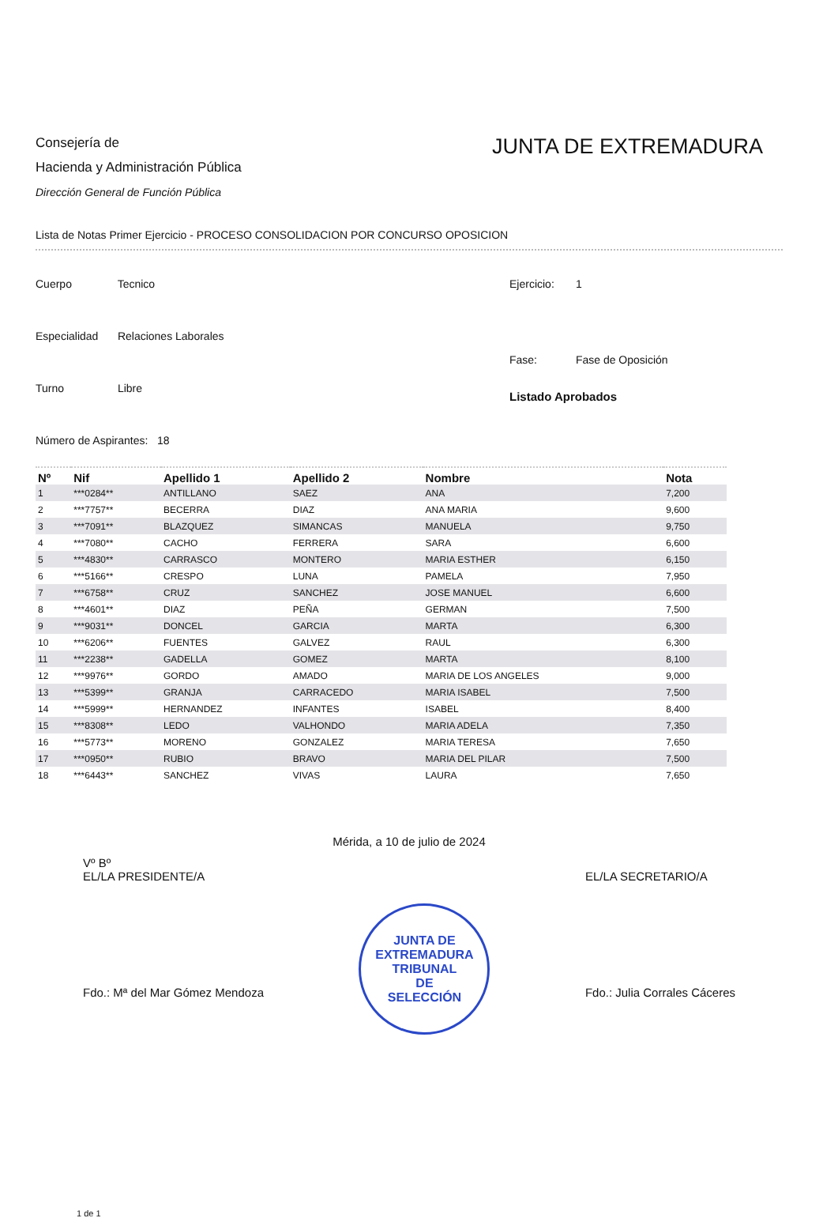Consejería de
Hacienda y Administración Pública
Dirección General de Función Pública
JUNTA DE EXTREMADURA
Lista de Notas Primer Ejercicio - PROCESO CONSOLIDACION POR CONCURSO OPOSICION
Cuerpo Tecnico
Especialidad Relaciones Laborales
Turno Libre
Número de Aspirantes: 18
Ejercicio: 1
Fase: Fase de Oposición
Listado Aprobados
| Nº | Nif | Apellido 1 | Apellido 2 | Nombre | Nota |
| --- | --- | --- | --- | --- | --- |
| 1 | ***0284** | ANTILLANO | SAEZ | ANA | 7,200 |
| 2 | ***7757** | BECERRA | DIAZ | ANA MARIA | 9,600 |
| 3 | ***7091** | BLAZQUEZ | SIMANCAS | MANUELA | 9,750 |
| 4 | ***7080** | CACHO | FERRERA | SARA | 6,600 |
| 5 | ***4830** | CARRASCO | MONTERO | MARIA ESTHER | 6,150 |
| 6 | ***5166** | CRESPO | LUNA | PAMELA | 7,950 |
| 7 | ***6758** | CRUZ | SANCHEZ | JOSE MANUEL | 6,600 |
| 8 | ***4601** | DIAZ | PEÑA | GERMAN | 7,500 |
| 9 | ***9031** | DONCEL | GARCIA | MARTA | 6,300 |
| 10 | ***6206** | FUENTES | GALVEZ | RAUL | 6,300 |
| 11 | ***2238** | GADELLA | GOMEZ | MARTA | 8,100 |
| 12 | ***9976** | GORDO | AMADO | MARIA DE LOS ANGELES | 9,000 |
| 13 | ***5399** | GRANJA | CARRACEDO | MARIA ISABEL | 7,500 |
| 14 | ***5999** | HERNANDEZ | INFANTES | ISABEL | 8,400 |
| 15 | ***8308** | LEDO | VALHONDO | MARIA ADELA | 7,350 |
| 16 | ***5773** | MORENO | GONZALEZ | MARIA TERESA | 7,650 |
| 17 | ***0950** | RUBIO | BRAVO | MARIA DEL PILAR | 7,500 |
| 18 | ***6443** | SANCHEZ | VIVAS | LAURA | 7,650 |
Mérida, a 10 de julio de 2024
Vº Bº
EL/LA PRESIDENTE/A
Fdo.: Mª del Mar Gómez Mendoza
JUNTA DE EXTREMADURA
TRIBUNAL
DE
SELECCIÓN
EL/LA SECRETARIO/A
Fdo.: Julia Corrales Cáceres
1 de 1